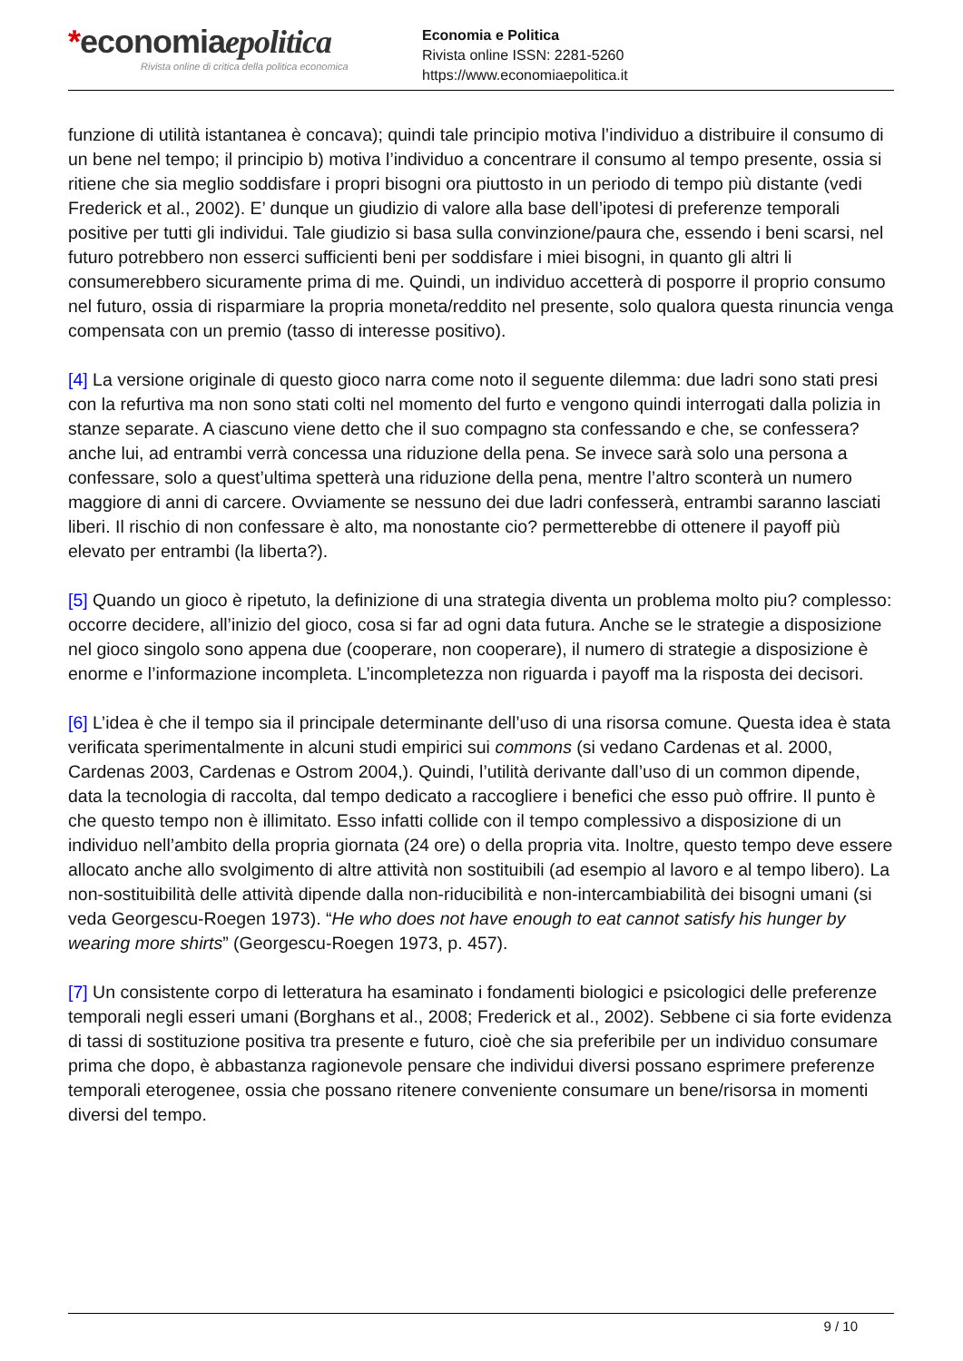*economiaepolitica
Rivista online di critica della politica economica
Economia e Politica
Rivista online ISSN: 2281-5260
https://www.economiaepolitica.it
funzione di utilità istantanea è concava); quindi tale principio motiva l’individuo a distribuire il consumo di un bene nel tempo; il principio b) motiva l’individuo a concentrare il consumo al tempo presente, ossia si ritiene che sia meglio soddisfare i propri bisogni ora piuttosto in un periodo di tempo più distante (vedi Frederick et al., 2002). E’ dunque un giudizio di valore alla base dell’ipotesi di preferenze temporali positive per tutti gli individui. Tale giudizio si basa sulla convinzione/paura che, essendo i beni scarsi, nel futuro potrebbero non esserci sufficienti beni per soddisfare i miei bisogni, in quanto gli altri li consumerebbero sicuramente prima di me. Quindi, un individuo accetterà di posporre il proprio consumo nel futuro, ossia di risparmiare la propria moneta/reddito nel presente, solo qualora questa rinuncia venga compensata con un premio (tasso di interesse positivo).
[4] La versione originale di questo gioco narra come noto il seguente dilemma: due ladri sono stati presi con la refurtiva ma non sono stati colti nel momento del furto e vengono quindi interrogati dalla polizia in stanze separate. A ciascuno viene detto che il suo compagno sta confessando e che, se confessera? anche lui, ad entrambi verrà concessa una riduzione della pena. Se invece sarà solo una persona a confessare, solo a quest’ultima spetterà una riduzione della pena, mentre l’altro sconterà un numero maggiore di anni di carcere. Ovviamente se nessuno dei due ladri confesserà, entrambi saranno lasciati liberi. Il rischio di non confessare è alto, ma nonostante cio? permetterebbe di ottenere il payoff più elevato per entrambi (la liberta?).
[5] Quando un gioco è ripetuto, la definizione di una strategia diventa un problema molto piu? complesso: occorre decidere, all’inizio del gioco, cosa si far ad ogni data futura. Anche se le strategie a disposizione nel gioco singolo sono appena due (cooperare, non cooperare), il numero di strategie a disposizione è enorme e l’informazione incompleta. L’incompletezza non riguarda i payoff ma la risposta dei decisori.
[6] L’idea è che il tempo sia il principale determinante dell’uso di una risorsa comune. Questa idea è stata verificata sperimentalmente in alcuni studi empirici sui commons (si vedano Cardenas et al. 2000, Cardenas 2003, Cardenas e Ostrom 2004,). Quindi, l’utilità derivante dall’uso di un common dipende, data la tecnologia di raccolta, dal tempo dedicato a raccogliere i benefici che esso può offrire. Il punto è che questo tempo non è illimitato. Esso infatti collide con il tempo complessivo a disposizione di un individuo nell’ambito della propria giornata (24 ore) o della propria vita. Inoltre, questo tempo deve essere allocato anche allo svolgimento di altre attività non sostituibili (ad esempio al lavoro e al tempo libero). La non-sostituibilità delle attività dipende dalla non-riducibilità e non-intercambiabilità dei bisogni umani (si veda Georgescu-Roegen 1973). “He who does not have enough to eat cannot satisfy his hunger by wearing more shirts” (Georgescu-Roegen 1973, p. 457).
[7] Un consistente corpo di letteratura ha esaminato i fondamenti biologici e psicologici delle preferenze temporali negli esseri umani (Borghans et al., 2008; Frederick et al., 2002). Sebbene ci sia forte evidenza di tassi di sostituzione positiva tra presente e futuro, cioè che sia preferibile per un individuo consumare prima che dopo, è abbastanza ragionevole pensare che individui diversi possano esprimere preferenze temporali eterogenee, ossia che possano ritenere conveniente consumare un bene/risorsa in momenti diversi del tempo.
9 / 10